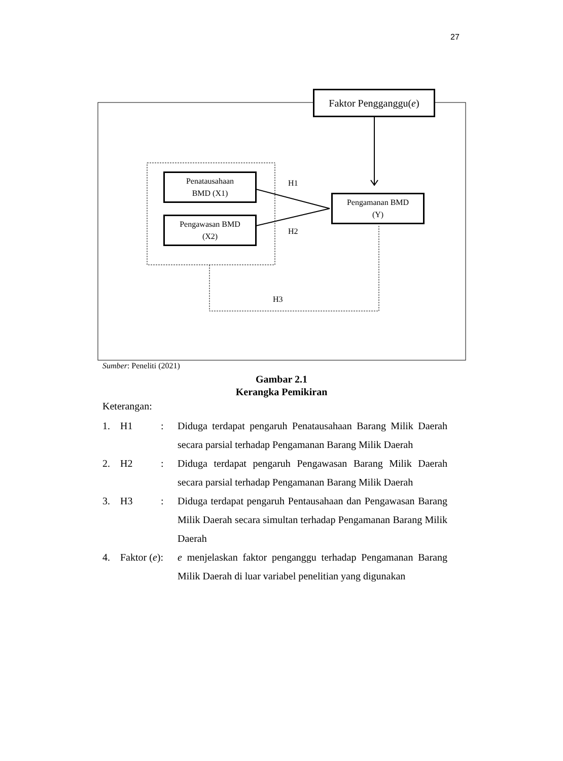27
Faktor Pengganggu(e)
Penatausahaan
BMD (X1)
Pengawasan BMD
(X2)
Pengamanan BMD
(Y)
H1
H2
H3
Sumber: Peneliti (2021)
Gambar 2.1
Kerangka Pemikiran
Keterangan:
1. H1 : Diduga terdapat pengaruh Penatausahaan Barang Milik Daerah secara parsial terhadap Pengamanan Barang Milik Daerah
2. H2 : Diduga terdapat pengaruh Pengawasan Barang Milik Daerah secara parsial terhadap Pengamanan Barang Milik Daerah
3. H3 : Diduga terdapat pengaruh Pentausahaan dan Pengawasan Barang Milik Daerah secara simultan terhadap Pengamanan Barang Milik Daerah
4. Faktor (e):
e menjelaskan faktor penganggu terhadap Pengamanan Barang Milik Daerah di luar variabel penelitian yang digunakan